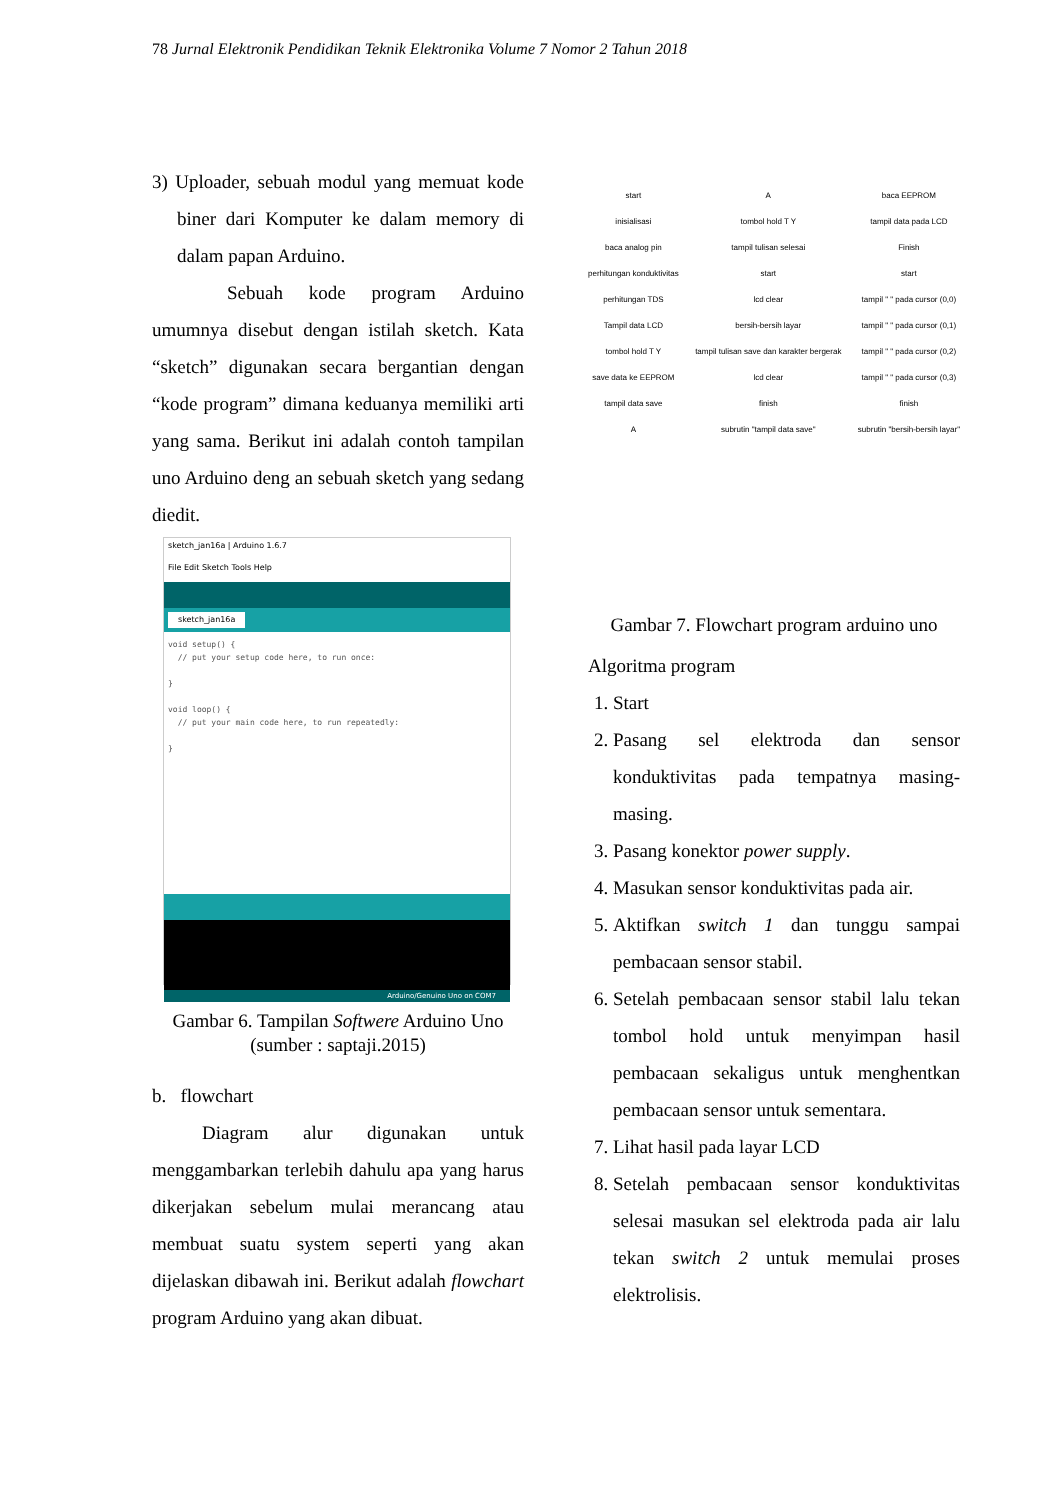78 Jurnal Elektronik Pendidikan Teknik Elektronika Volume 7 Nomor 2 Tahun 2018
3) Uploader, sebuah modul yang memuat kode biner dari Komputer ke dalam memory di dalam papan Arduino.
Sebuah kode program Arduino umumnya disebut dengan istilah sketch. Kata “sketch” digunakan secara bergantian dengan “kode program” dimana keduanya memiliki arti yang sama. Berikut ini adalah contoh tampilan uno Arduino deng an sebuah sketch yang sedang diedit.
sketch_jan16a | Arduino 1.6.7
File Edit Sketch Tools Help
sketch_jan16a
void setup() { // put your setup code here, to run once: } void loop() { // put your main code here, to run repeatedly: }
Arduino/Genuino Uno on COM7
Gambar 6. Tampilan Softwere Arduino Uno
(sumber : saptaji.2015)
b. flowchart
Diagram alur digunakan untuk menggambarkan terlebih dahulu apa yang harus dikerjakan sebelum mulai merancang atau membuat suatu system seperti yang akan dijelaskan dibawah ini. Berikut adalah flowchart program Arduino yang akan dibuat.
start
inisialisasi
baca analog pin
perhitungan konduktivitas
perhitungan TDS
Tampil data LCD
tombol hold T Y
save data ke EEPROM
tampil data save
A
A
tombol hold T Y
tampil tulisan selesai
start
lcd clear
bersih-bersih layar
tampil tulisan save dan karakter bergerak
lcd clear
finish
subrutin "tampil data save"
baca EEPROM
tampil data pada LCD
Finish
start
tampil " " pada cursor (0,0)
tampil " " pada cursor (0,1)
tampil " " pada cursor (0,2)
tampil " " pada cursor (0,3)
finish
subrutin "bersih-bersih layar"
Gambar 7. Flowchart program arduino uno
Algoritma program
1. Start
2. Pasang sel elektroda dan sensor konduktivitas pada tempatnya masing-masing.
3. Pasang konektor power supply.
4. Masukan sensor konduktivitas pada air.
5. Aktifkan switch 1 dan tunggu sampai pembacaan sensor stabil.
6. Setelah pembacaan sensor stabil lalu tekan tombol hold untuk menyimpan hasil pembacaan sekaligus untuk menghentkan pembacaan sensor untuk sementara.
7. Lihat hasil pada layar LCD
8. Setelah pembacaan sensor konduktivitas selesai masukan sel elektroda pada air lalu tekan switch 2 untuk memulai proses elektrolisis.